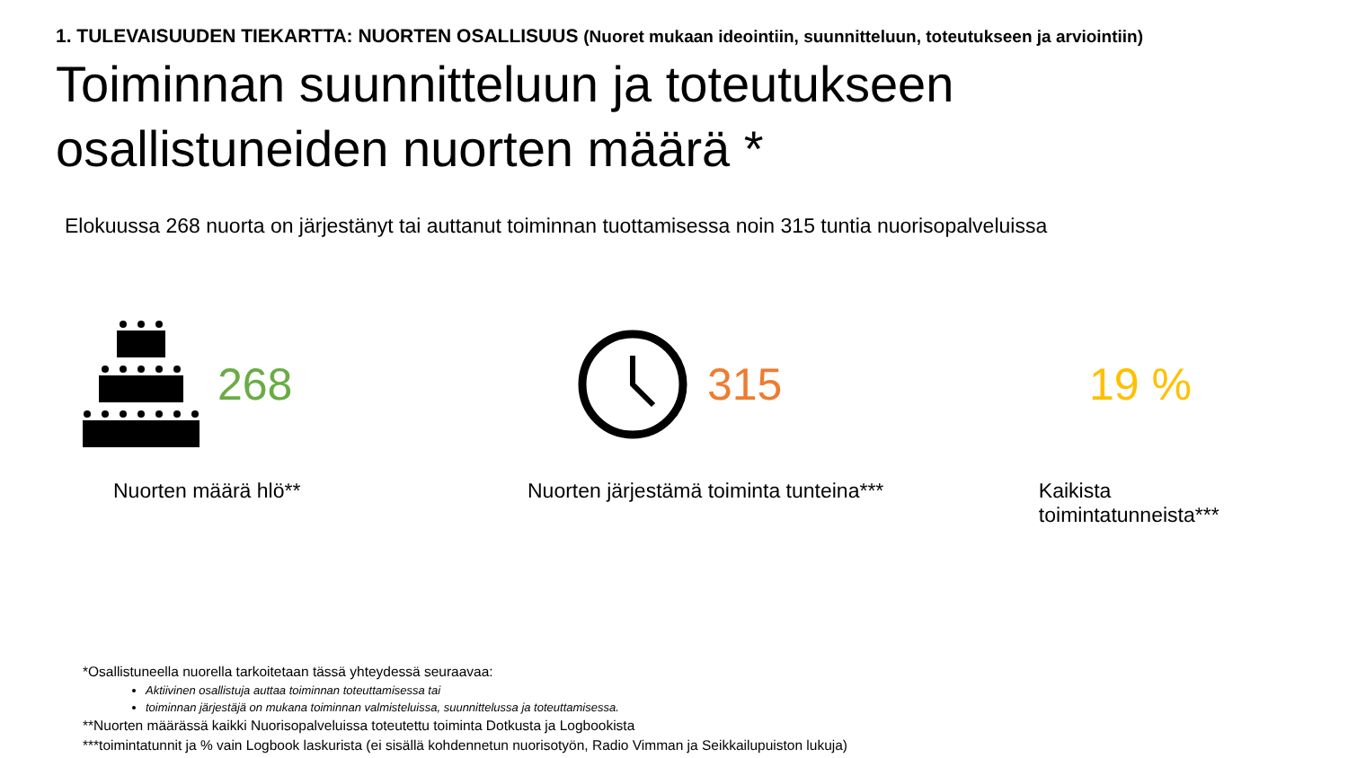1. TULEVAISUUDEN TIEKARTTA: NUORTEN OSALLISUUS (Nuoret mukaan ideointiin, suunnitteluun, toteutukseen ja arviointiin)
Toiminnan suunnitteluun ja toteutukseen osallistuneiden nuorten määrä *
Elokuussa 268 nuorta on järjestänyt tai auttanut toiminnan tuottamisessa noin 315 tuntia nuorisopalveluissa
268 315 19 %
Nuorten määrä hlö** Nuorten järjestämä toiminta tunteina*** Kaikista toimintatunneista***
*Osallistuneella nuorella tarkoitetaan tässä yhteydessä seuraavaa:
Aktiivinen osallistuja auttaa toiminnan toteuttamisessa tai
toiminnan järjestäjä on mukana toiminnan valmisteluissa, suunnittelussa ja toteuttamisessa.
**Nuorten määrässä kaikki Nuorisopalveluissa toteutettu toiminta Dotkusta ja Logbookista
***toimintatunnit ja % vain Logbook laskurista (ei sisällä kohdennetun nuorisotyön, Radio Vimman ja Seikkailupuiston lukuja)